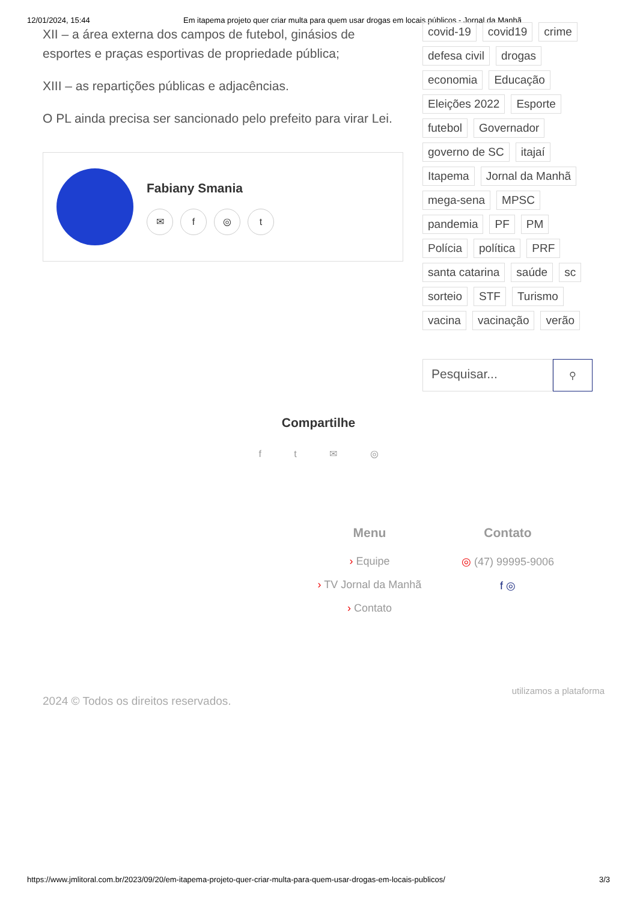12/01/2024, 15:44 Em itapema projeto quer criar multa para quem usar drogas em locais públicos - Jornal da Manhã
XII – a área externa dos campos de futebol, ginásios de esportes e praças esportivas de propriedade pública;
XIII – as repartições públicas e adjacências.
O PL ainda precisa ser sancionado pelo prefeito para virar Lei.
Fabiany Smania
✉ f ◎ t
covid-19 covid19 crime defesa civil drogas economia Educação Eleições 2022 Esporte futebol Governador governo de SC itajaí Itapema Jornal da Manhã mega-sena MPSC pandemia PF PM Polícia política PRF santa catarina saúde sc sorteio STF Turismo vacina vacinação verão
Pesquisar...
⚲
Compartilhe
f t ✉ ◎
Menu
› Equipe
› TV Jornal da Manhã
› Contato
Contato
◎ (47) 99995-9006
f ◎
2024 © Todos os direitos reservados. utilizamos a plataforma
https://www.jmlitoral.com.br/2023/09/20/em-itapema-projeto-quer-criar-multa-para-quem-usar-drogas-em-locais-publicos/ 3/3